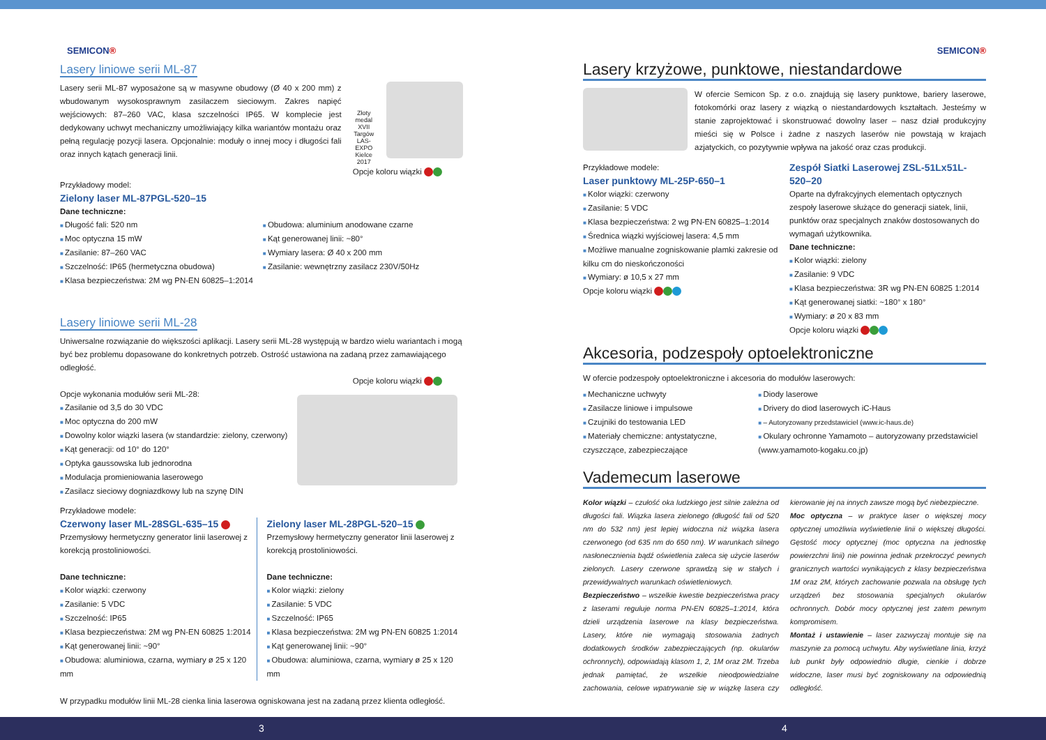SEMICON®
Lasery liniowe serii ML-87
Lasery serii ML-87 wyposażone są w masywne obudowy (Ø 40 x 200 mm) z wbudowanym wysokosprawnym zasilaczem sieciowym. Zakres napięć wejściowych: 87–260 VAC, klasa szczelności IP65. W komplecie jest dedykowany uchwyt mechaniczny umożliwiający kilka wariantów montażu oraz pełną regulację pozycji lasera. Opcjonalnie: moduły o innej mocy i długości fali oraz innych kątach generacji linii.
Złoty medal
XVII Targów
LAS-EXPO
Kielce 2017
Opcje koloru wiązki
Przykładowy model:
Zielony laser ML-87PGL-520–15
Dane techniczne:
Długość fali: 520 nm
Moc optyczna 15 mW
Zasilanie: 87–260 VAC
Szczelność: IP65 (hermetyczna obudowa)
Klasa bezpieczeństwa: 2M wg PN-EN 60825–1:2014
Obudowa: aluminium anodowane czarne
Kąt generowanej linii: ~80°
Wymiary lasera: Ø 40 x 200 mm
Zasilanie: wewnętrzny zasilacz 230V/50Hz
Lasery liniowe serii ML-28
Uniwersalne rozwiązanie do większości aplikacji. Lasery serii ML-28 występują w bardzo wielu wariantach i mogą być bez problemu dopasowane do konkretnych potrzeb. Ostrość ustawiona na zadaną przez zamawiającego odległość.
Opcje koloru wiązki
Opcje wykonania modułów serii ML-28:
Zasilanie od 3,5 do 30 VDC
Moc optyczna do 200 mW
Dowolny kolor wiązki lasera (w standardzie: zielony, czerwony)
Kąt generacji: od 10° do 120°
Optyka gaussowska lub jednorodna
Modulacja promieniowania laserowego
Zasilacz sieciowy dogniazdkowy lub na szynę DIN
Przykładowe modele:
Czerwony laser ML-28SGL-635–15
Przemysłowy hermetyczny generator linii laserowej z korekcją prostoliniowości.
Dane techniczne:
Kolor wiązki: czerwony
Zasilanie: 5 VDC
Szczelność: IP65
Klasa bezpieczeństwa: 2M wg PN-EN 60825 1:2014
Kąt generowanej linii: ~90°
Obudowa: aluminiowa, czarna, wymiary ø 25 x 120 mm
Zielony laser ML-28PGL-520–15
Przemysłowy hermetyczny generator linii laserowej z korekcją prostoliniowości.
Dane techniczne:
Kolor wiązki: zielony
Zasilanie: 5 VDC
Szczelność: IP65
Klasa bezpieczeństwa: 2M wg PN-EN 60825 1:2014
Kąt generowanej linii: ~90°
Obudowa: aluminiowa, czarna, wymiary ø 25 x 120 mm
W przypadku modułów linii ML-28 cienka linia laserowa ogniskowana jest na zadaną przez klienta odległość.
SEMICON®
Lasery krzyżowe, punktowe, niestandardowe
W ofercie Semicon Sp. z o.o. znajdują się lasery punktowe, bariery laserowe, fotokomórki oraz lasery z wiązką o niestandardowych kształtach. Jesteśmy w stanie zaprojektować i skonstruować dowolny laser – nasz dział produkcyjny mieści się w Polsce i żadne z naszych laserów nie powstają w krajach azjatyckich, co pozytywnie wpływa na jakość oraz czas produkcji.
Przykładowe modele:
Laser punktowy ML-25P-650–1
Kolor wiązki: czerwony
Zasilanie: 5 VDC
Klasa bezpieczeństwa: 2 wg PN-EN 60825–1:2014
Średnica wiązki wyjściowej lasera: 4,5 mm
Możliwe manualne zogniskowanie plamki zakresie od kilku cm do nieskończoności
Wymiary: ø 10,5 x 27 mm
Opcje koloru wiązki
Zespół Siatki Laserowej ZSL-51Lx51L-520–20
Oparte na dyfrakcyjnych elementach optycznych zespoły laserowe służące do generacji siatek, linii, punktów oraz specjalnych znaków dostosowanych do wymagań użytkownika.
Dane techniczne:
Kolor wiązki: zielony
Zasilanie: 9 VDC
Klasa bezpieczeństwa: 3R wg PN-EN 60825 1:2014
Kąt generowanej siatki: ~180° x 180°
Wymiary: ø 20 x 83 mm
Opcje koloru wiązki
Akcesoria, podzespoły optoelektroniczne
W ofercie podzespoły optoelektroniczne i akcesoria do modułów laserowych:
Mechaniczne uchwyty
Zasilacze liniowe i impulsowe
Czujniki do testowania LED
Materiały chemiczne: antystatyczne, czyszczące, zabezpieczające
Diody laserowe
Drivery do diod laserowych iC-Haus
– Autoryzowany przedstawiciel (www.ic-haus.de)
Okulary ochronne Yamamoto – autoryzowany przedstawiciel (www.yamamoto-kogaku.co.jp)
Vademecum laserowe
Kolor wiązki – czułość oka ludzkiego jest silnie zależna od długości fali. Wiązka lasera zielonego (długość fali od 520 nm do 532 nm) jest lepiej widoczna niż wiązka lasera czerwonego (od 635 nm do 650 nm). W warunkach silnego nasłonecznienia bądź oświetlenia zaleca się użycie laserów zielonych. Lasery czerwone sprawdzą się w stałych i przewidywalnych warunkach oświetleniowych.
Bezpieczeństwo – wszelkie kwestie bezpieczeństwa pracy z laserami reguluje norma PN-EN 60825–1:2014, która dzieli urządzenia laserowe na klasy bezpieczeństwa. Lasery, które nie wymagają stosowania żadnych dodatkowych środków zabezpieczających (np. okularów ochronnych), odpowiadają klasom 1, 2, 1M oraz 2M. Trzeba jednak pamiętać, że wszelkie nieodpowiedzialne zachowania, celowe wpatrywanie się w wiązkę lasera czy kierowanie jej na innych zawsze mogą być niebezpieczne.
Moc optyczna – w praktyce laser o większej mocy optycznej umożliwia wyświetlenie linii o większej długości. Gęstość mocy optycznej (moc optyczna na jednostkę powierzchni linii) nie powinna jednak przekroczyć pewnych granicznych wartości wynikających z klasy bezpieczeństwa 1M oraz 2M, których zachowanie pozwala na obsługę tych urządzeń bez stosowania specjalnych okularów ochronnych. Dobór mocy optycznej jest zatem pewnym kompromisem.
Montaż i ustawienie – laser zazwyczaj montuje się na maszynie za pomocą uchwytu. Aby wyświetlane linia, krzyż lub punkt były odpowiednio długie, cienkie i dobrze widoczne, laser musi być zogniskowany na odpowiednią odległość.
3 4